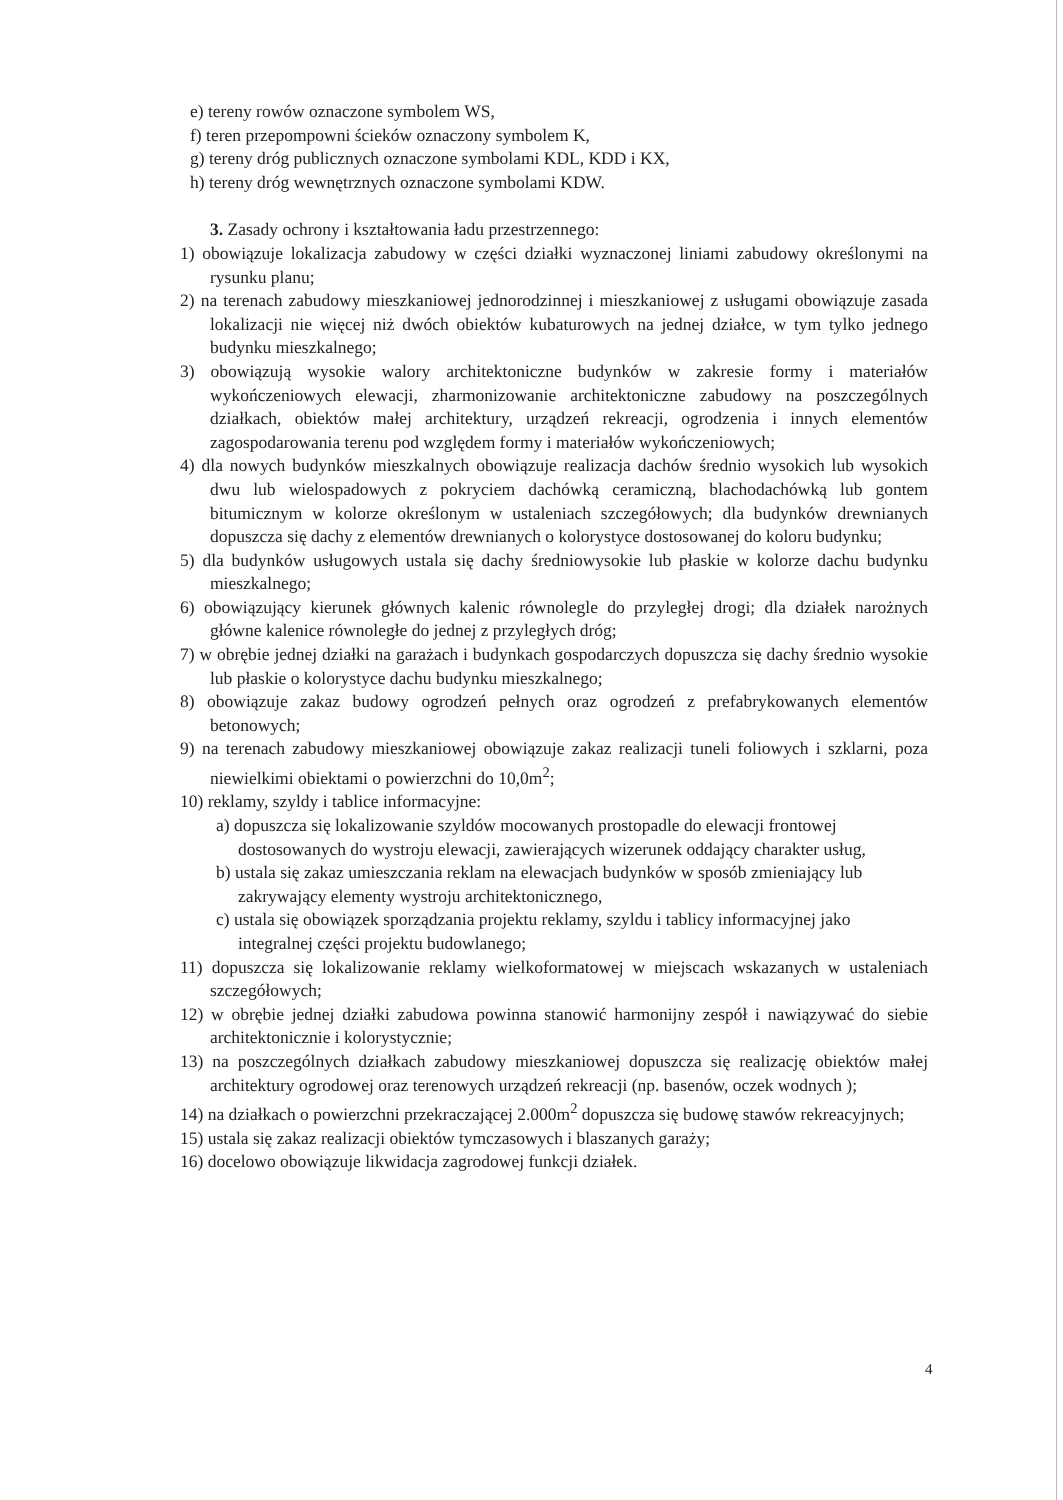e) tereny rowów oznaczone symbolem WS,
f) teren przepompowni ścieków oznaczony symbolem K,
g) tereny dróg publicznych oznaczone symbolami KDL, KDD i KX,
h) tereny dróg wewnętrznych oznaczone symbolami KDW.
3. Zasady ochrony i kształtowania ładu przestrzennego:
1) obowiązuje lokalizacja zabudowy w części działki wyznaczonej liniami zabudowy określonymi na rysunku planu;
2) na terenach zabudowy mieszkaniowej jednorodzinnej i mieszkaniowej z usługami obowiązuje zasada lokalizacji nie więcej niż dwóch obiektów kubaturowych na jednej działce, w tym tylko jednego budynku mieszkalnego;
3) obowiązują wysokie walory architektoniczne budynków w zakresie formy i materiałów wykończeniowych elewacji, zharmonizowanie architektoniczne zabudowy na poszczególnych działkach, obiektów małej architektury, urządzeń rekreacji, ogrodzenia i innych elementów zagospodarowania terenu pod względem formy i materiałów wykończeniowych;
4) dla nowych budynków mieszkalnych obowiązuje realizacja dachów średnio wysokich lub wysokich dwu lub wielospadowych z pokryciem dachówką ceramiczną, blachodachówką lub gontem bitumicznym w kolorze określonym w ustaleniach szczegółowych; dla budynków drewnianych dopuszcza się dachy z elementów drewnianych o kolorystyce dostosowanej do koloru budynku;
5) dla budynków usługowych ustala się dachy średniowysokie lub płaskie w kolorze dachu budynku mieszkalnego;
6) obowiązujący kierunek głównych kalenic równolegle do przyległej drogi; dla działek narożnych główne kalenice równoległe do jednej z przyległych dróg;
7) w obrębie jednej działki na garażach i budynkach gospodarczych dopuszcza się dachy średnio wysokie lub płaskie o kolorystyce dachu budynku mieszkalnego;
8) obowiązuje zakaz budowy ogrodzeń pełnych oraz ogrodzeń z prefabrykowanych elementów betonowych;
9) na terenach zabudowy mieszkaniowej obowiązuje zakaz realizacji tuneli foliowych i szklarni, poza niewielkimi obiektami o powierzchni do 10,0m<sup>2</sup>;
10) reklamy, szyldy i tablice informacyjne:
a) dopuszcza się lokalizowanie szyldów mocowanych prostopadle do elewacji frontowej dostosowanych do wystroju elewacji, zawierających wizerunek oddający charakter usług,
b) ustala się zakaz umieszczania reklam na elewacjach budynków w sposób zmieniający lub zakrywający elementy wystroju architektonicznego,
c) ustala się obowiązek sporządzania projektu reklamy, szyldu i tablicy informacyjnej jako integralnej części projektu budowlanego;
11) dopuszcza się lokalizowanie reklamy wielkoformatowej w miejscach wskazanych w ustaleniach szczegółowych;
12) w obrębie jednej działki zabudowa powinna stanowić harmonijny zespół i nawiązywać do siebie architektonicznie i kolorystycznie;
13) na poszczególnych działkach zabudowy mieszkaniowej dopuszcza się realizację obiektów małej architektury ogrodowej oraz terenowych urządzeń rekreacji (np. basenów, oczek wodnych );
14) na działkach o powierzchni przekraczającej 2.000m<sup>2</sup> dopuszcza się budowę stawów rekreacyjnych;
15) ustala się zakaz realizacji obiektów tymczasowych i blaszanych garaży;
16) docelowo obowiązuje likwidacja zagrodowej funkcji działek.
4